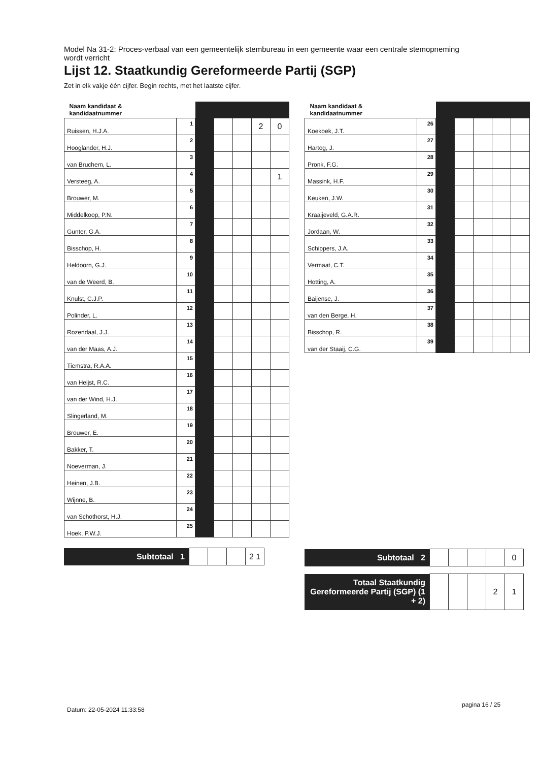Model Na 31-2: Proces-verbaal van een gemeentelijk stembureau in een gemeente waar een centrale stemopneming wordt verricht
Lijst 12. Staatkundig Gereformeerde Partij (SGP)
Zet in elk vakje één cijfer. Begin rechts, met het laatste cijfer.
| Naam kandidaat & kandidaatnummer | | | | | | |
| Ruissen, H.J.A. | 1 | | | | 2 | 0 |
| Hooglander, H.J. | 2 | | | | | |
| van Bruchem, L. | 3 | | | | | |
| Versteeg, A. | 4 | | | | | 1 |
| Brouwer, M. | 5 | | | | | |
| Middelkoop, P.N. | 6 | | | | | |
| Gunter, G.A. | 7 | | | | | |
| Bisschop, H. | 8 | | | | | |
| Heldoorn, G.J. | 9 | | | | | |
| van de Weerd, B. | 10 | | | | | |
| Knulst, C.J.P. | 11 | | | | | |
| Polinder, L. | 12 | | | | | |
| Rozendaal, J.J. | 13 | | | | | |
| van der Maas, A.J. | 14 | | | | | |
| Tiemstra, R.A.A. | 15 | | | | | |
| van Heijst, R.C. | 16 | | | | | |
| van der Wind, H.J. | 17 | | | | | |
| Slingerland, M. | 18 | | | | | |
| Brouwer, E. | 19 | | | | | |
| Bakker, T. | 20 | | | | | |
| Noeverman, J. | 21 | | | | | |
| Heinen, J.B. | 22 | | | | | |
| Wijnne, B. | 23 | | | | | |
| van Schothorst, H.J. | 24 | | | | | |
| Hoek, P.W.J. | 25 | | | | | |
| Subtotaal 1 | | | | 2 1 |
| Naam kandidaat & kandidaatnummer | | | | | | |
| Koekoek, J.T. | 26 | | | | | |
| Hartog, J. | 27 | | | | | |
| Pronk, F.G. | 28 | | | | | |
| Massink, H.F. | 29 | | | | | |
| Keuken, J.W. | 30 | | | | | |
| Kraaijeveld, G.A.R. | 31 | | | | | |
| Jordaan, W. | 32 | | | | | |
| Schippers, J.A. | 33 | | | | | |
| Vermaat, C.T. | 34 | | | | | |
| Hotting, A. | 35 | | | | | |
| Baijense, J. | 36 | | | | | |
| van den Berge, H. | 37 | | | | | |
| Bisschop, R. | 38 | | | | | |
| van der Staaij, C.G. | 39 | | | | | |
| Subtotaal 2 | | | | | 0 |
| Totaal Staatkundig Gereformeerde Partij (SGP) (1 + 2) | | | | 2 | 1 |
Datum: 22-05-2024 11:33:58
pagina 16 / 25